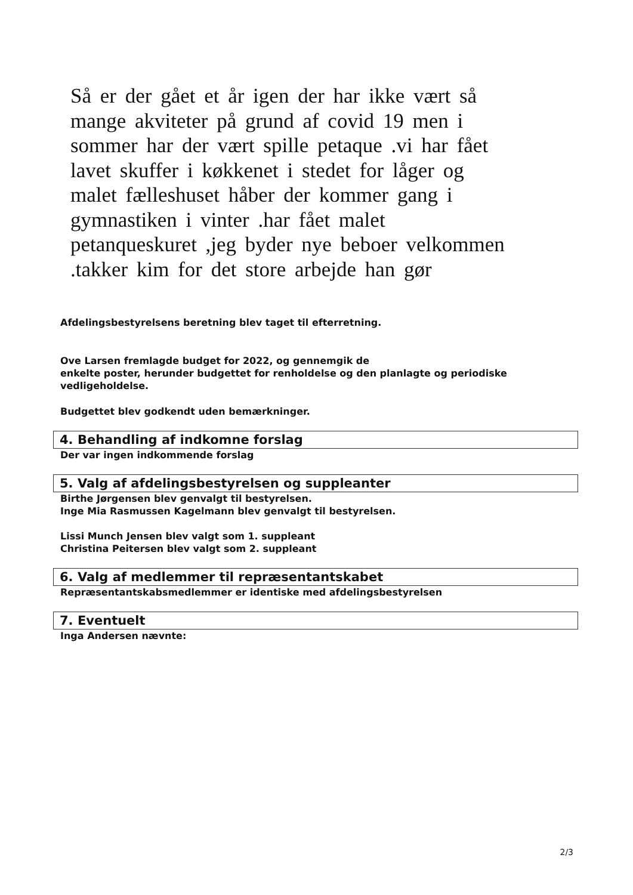Så er der gået et år igen der har ikke vært så mange akviteter på grund af covid 19 men i sommer har der vært spille petaque .vi har fået lavet skuffer i køkkenet i stedet for låger og malet fælleshuset håber der kommer gang i gymnastiken i vinter .har fået malet petanqueskuret ,jeg byder nye beboer velkommen .takker kim for det store arbejde han gør
Afdelingsbestyrelsens beretning blev taget til efterretning.
Ove Larsen fremlagde budget for 2022, og gennemgik de
enkelte poster, herunder budgettet for renholdelse og den planlagte og periodiske
vedligeholdelse.
Budgettet blev godkendt uden bemærkninger.
4. Behandling af indkomne forslag
Der var ingen indkommende forslag
5. Valg af afdelingsbestyrelsen og suppleanter
Birthe Jørgensen blev genvalgt til bestyrelsen.
Inge Mia Rasmussen Kagelmann blev genvalgt til bestyrelsen.
Lissi Munch Jensen blev valgt som 1. suppleant
Christina Peitersen blev valgt som 2. suppleant
6. Valg af medlemmer til repræsentantskabet
Repræsentantskabsmedlemmer er identiske med afdelingsbestyrelsen
7. Eventuelt
Inga Andersen nævnte:
2/3